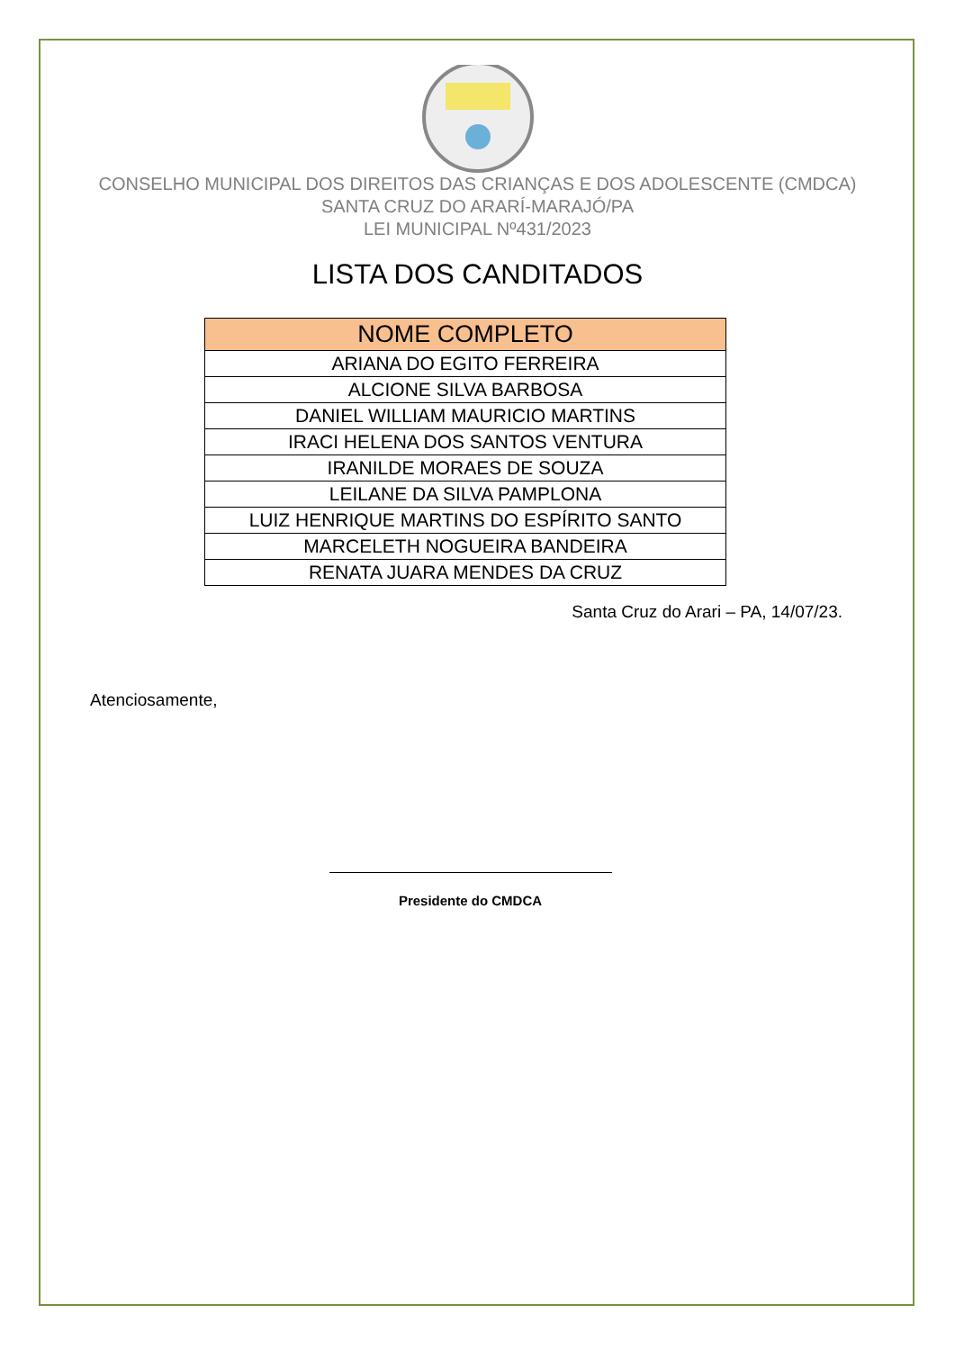CONSELHO MUNICIPAL DOS DIREITOS DAS CRIANÇAS E DOS ADOLESCENTE (CMDCA)
SANTA CRUZ DO ARARÍ-MARAJÓ/PA
LEI MUNICIPAL Nº431/2023
LISTA DOS CANDITADOS
| NOME COMPLETO |
| --- |
| ARIANA DO EGITO FERREIRA |
| ALCIONE SILVA BARBOSA |
| DANIEL WILLIAM MAURICIO MARTINS |
| IRACI HELENA DOS SANTOS VENTURA |
| IRANILDE MORAES DE SOUZA |
| LEILANE DA SILVA PAMPLONA |
| LUIZ HENRIQUE MARTINS DO ESPÍRITO SANTO |
| MARCELETH NOGUEIRA BANDEIRA |
| RENATA JUARA MENDES DA CRUZ |
Santa Cruz do Arari – PA, 14/07/23.
Atenciosamente,
Presidente do CMDCA